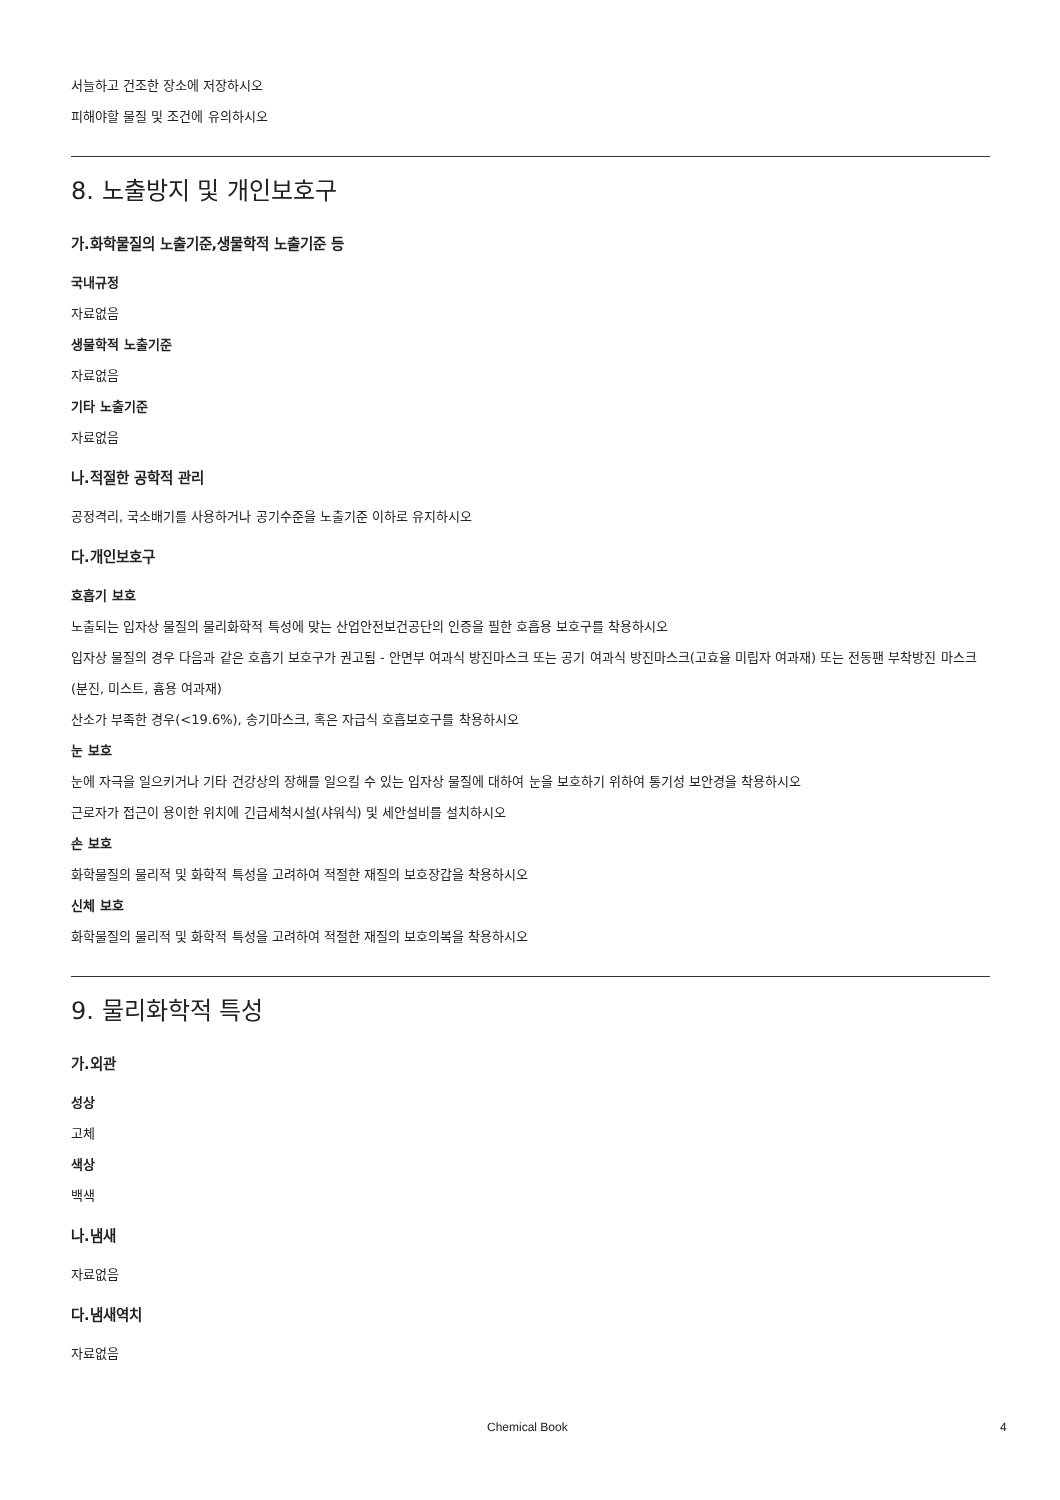서늘하고 건조한 장소에 저장하시오
피해야할 물질 및 조건에 유의하시오
8. 노출방지 및 개인보호구
가.화학물질의 노출기준,생물학적 노출기준 등
국내규정
자료없음
생물학적 노출기준
자료없음
기타 노출기준
자료없음
나.적절한 공학적 관리
공정격리, 국소배기를 사용하거나 공기수준을 노출기준 이하로 유지하시오
다.개인보호구
호흡기 보호
노출되는 입자상 물질의 물리화학적 특성에 맞는 산업안전보건공단의 인증을 필한 호흡용 보호구를 착용하시오
입자상 물질의 경우 다음과 같은 호흡기 보호구가 권고됨 - 안면부 여과식 방진마스크 또는 공기 여과식 방진마스크(고효율 미립자 여과재) 또는 전동팬 부착방진 마스크(분진, 미스트, 흄용 여과재)
산소가 부족한 경우(<19.6%), 송기마스크, 혹은 자급식 호흡보호구를 착용하시오
눈 보호
눈에 자극을 일으키거나 기타 건강상의 장해를 일으킬 수 있는 입자상 물질에 대하여 눈을 보호하기 위하여 통기성 보안경을 착용하시오
근로자가 접근이 용이한 위치에 긴급세척시설(샤워식) 및 세안설비를 설치하시오
손 보호
화학물질의 물리적 및 화학적 특성을 고려하여 적절한 재질의 보호장갑을 착용하시오
신체 보호
화학물질의 물리적 및 화학적 특성을 고려하여 적절한 재질의 보호의복을 착용하시오
9. 물리화학적 특성
가.외관
성상
고체
색상
백색
나.냄새
자료없음
다.냄새역치
자료없음
Chemical Book 4